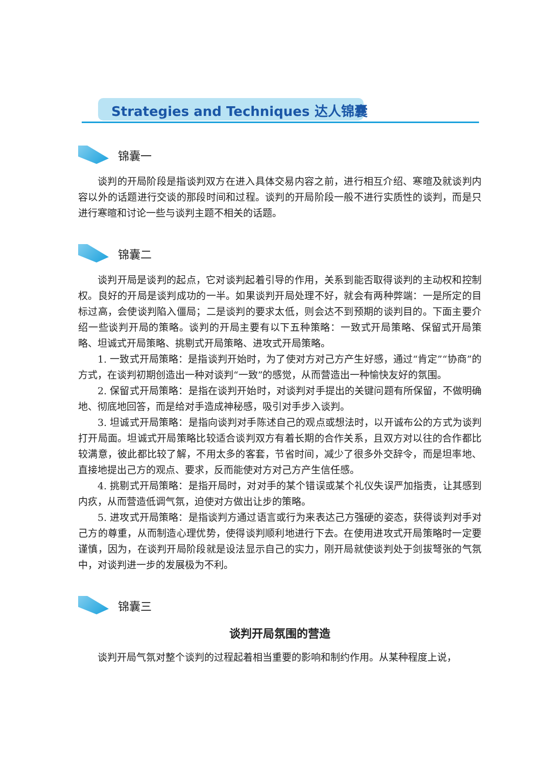Strategies and Techniques 达人锦囊
锦囊一
谈判的开局阶段是指谈判双方在进入具体交易内容之前，进行相互介绍、寒暄及就谈判内容以外的话题进行交谈的那段时间和过程。谈判的开局阶段一般不进行实质性的谈判，而是只进行寒暄和讨论一些与谈判主题不相关的话题。
锦囊二
谈判开局是谈判的起点，它对谈判起着引导的作用，关系到能否取得谈判的主动权和控制权。良好的开局是谈判成功的一半。如果谈判开局处理不好，就会有两种弊端：一是所定的目标过高，会使谈判陷入僵局；二是谈判的要求太低，则会达不到预期的谈判目的。下面主要介绍一些谈判开局的策略。谈判的开局主要有以下五种策略：一致式开局策略、保留式开局策略、坦诚式开局策略、挑剔式开局策略、进攻式开局策略。
1. 一致式开局策略：是指谈判开始时，为了使对方对己方产生好感，通过“肯定”“协商”的方式，在谈判初期创造出一种对谈判“一致”的感觉，从而营造出一种愉快友好的氛围。
2. 保留式开局策略：是指在谈判开始时，对谈判对手提出的关键问题有所保留，不做明确地、彻底地回答，而是给对手造成神秘感，吸引对手步入谈判。
3. 坦诚式开局策略：是指向谈判对手陈述自己的观点或想法时，以开诚布公的方式为谈判打开局面。坦诚式开局策略比较适合谈判双方有着长期的合作关系，且双方对以往的合作都比较满意，彼此都比较了解，不用太多的客套，节省时间，减少了很多外交辞令，而是坦率地、直接地提出己方的观点、要求，反而能使对方对己方产生信任感。
4. 挑剔式开局策略：是指开局时，对对手的某个错误或某个礼仪失误严加指责，让其感到内疚，从而营造低调气氛，迫使对方做出让步的策略。
5. 进攻式开局策略：是指谈判方通过语言或行为来表达己方强硬的姿态，获得谈判对手对己方的尊重，从而制造心理优势，使得谈判顺利地进行下去。在使用进攻式开局策略时一定要谨慎，因为，在谈判开局阶段就是设法显示自己的实力，刚开局就使谈判处于剑拔弩张的气氛中，对谈判进一步的发展极为不利。
锦囊三
谈判开局氛围的营造
谈判开局气氛对整个谈判的过程起着相当重要的影响和制约作用。从某种程度上说，